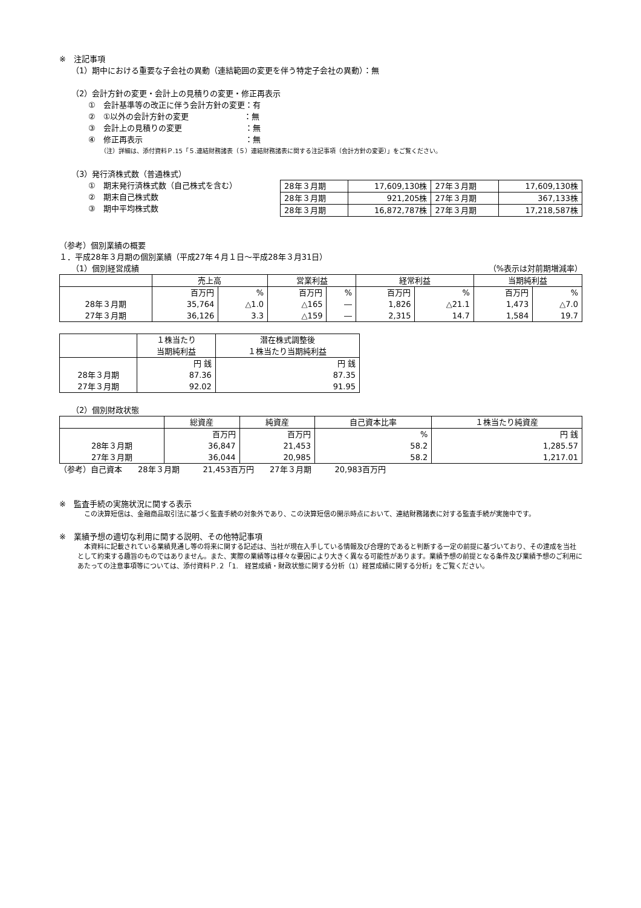※　注記事項
（1）期中における重要な子会社の異動（連結範囲の変更を伴う特定子会社の異動）：無
（2）会計方針の変更・会計上の見積りの変更・修正再表示
①　会計基準等の改正に伴う会計方針の変更：有
②　①以外の会計方針の変更　　　　　　　：無
③　会計上の見積りの変更　　　　　　　　：無
④　修正再表示　　　　　　　　　　　　　：無
（注）詳細は、添付資料Ｐ.15「５.連結財務諸表（５）連結財務諸表に関する注記事項（会計方針の変更）」をご覧ください。
（3）発行済株式数（普通株式）
①　期末発行済株式数（自己株式を含む）
②　期末自己株式数
③　期中平均株式数
| 28年３月期 | 17,609,130株 | 27年３月期 | 17,609,130株 |
| 28年３月期 | 921,205株 | 27年３月期 | 367,133株 |
| 28年３月期 | 16,872,787株 | 27年３月期 | 17,218,587株 |
（参考）個別業績の概要
１．平成28年３月期の個別業績（平成27年４月１日～平成28年３月31日）
（1）個別経営成績 （%表示は対前期増減率）
| | 売上高 | | 営業利益 | | 経常利益 | | 当期純利益 | |
| --- | --- | --- | --- | --- | --- | --- | --- | --- |
| 28年３月期 27年３月期 | 百万円 35,764 36,126 | % △1.0 3.3 | 百万円 △165 △159 | % ― ― | 百万円 1,826 2,315 | % △21.1 14.7 | 百万円 1,473 1,584 | % △7.0 19.7 |
| | １株当たり 当期純利益 | 潜在株式調整後 １株当たり当期純利益 |
| --- | --- | --- |
| 28年３月期 27年３月期 | 円 銭 87.36 92.02 | 円 銭 87.35 91.95 |
（2）個別財政状態
| | 総資産 | 純資産 | 自己資本比率 | １株当たり純資産 |
| --- | --- | --- | --- | --- |
| 28年３月期 27年３月期 | 百万円 36,847 36,044 | 百万円 21,453 20,985 | % 58.2 58.2 | 円 銭 1,285.57 1,217.01 |
（参考）自己資本　　28年３月期　　　21,453百万円　　27年３月期　　　20,983百万円
※　監査手続の実施状況に関する表示
　この決算短信は、金融商品取引法に基づく監査手続の対象外であり、この決算短信の開示時点において、連結財務諸表に対する監査手続が実施中です。
※　業績予想の適切な利用に関する説明、その他特記事項
　本資料に記載されている業績見通し等の将来に関する記述は、当社が現在入手している情報及び合理的であると判断する一定の前提に基づいており、その達成を当社として約束する趣旨のものではありません。また、実際の業績等は様々な要因により大きく異なる可能性があります。業績予想の前提となる条件及び業績予想のご利用にあたっての注意事項等については、添付資料Ｐ.２「1.　経営成績・財政状態に関する分析（1）経営成績に関する分析」をご覧ください。